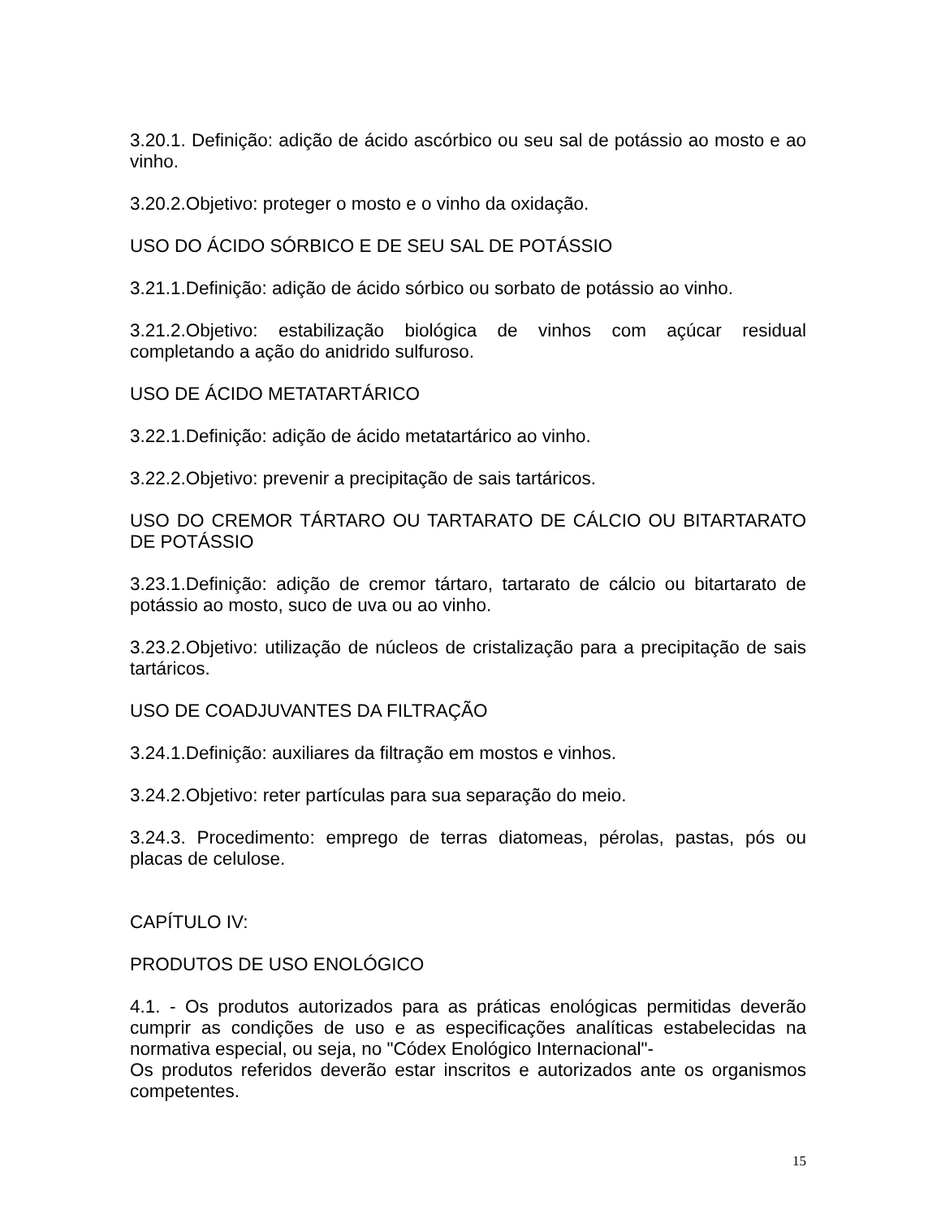3.20.1. Definição: adição de ácido ascórbico ou seu sal de potássio ao mosto e ao vinho.
3.20.2.Objetivo: proteger o mosto e o vinho da oxidação.
USO DO ÁCIDO SÓRBICO E DE SEU SAL DE POTÁSSIO
3.21.1.Definição: adição de ácido sórbico ou sorbato de potássio ao vinho.
3.21.2.Objetivo: estabilização biológica de vinhos com açúcar residual completando a ação do anidrido sulfuroso.
USO DE ÁCIDO METATARTÁRICO
3.22.1.Definição: adição de ácido metatartárico ao vinho.
3.22.2.Objetivo: prevenir a precipitação de sais tartáricos.
USO DO CREMOR TÁRTARO OU TARTARATO DE CÁLCIO OU BITARTARATO DE POTÁSSIO
3.23.1.Definição: adição de cremor tártaro, tartarato de cálcio ou bitartarato de potássio ao mosto, suco de uva ou ao vinho.
3.23.2.Objetivo: utilização de núcleos de cristalização para a precipitação de sais tartáricos.
USO DE COADJUVANTES DA FILTRAÇÃO
3.24.1.Definição: auxiliares da filtração em mostos e vinhos.
3.24.2.Objetivo: reter partículas para sua separação do meio.
3.24.3. Procedimento: emprego de terras diatomeas, pérolas, pastas, pós ou placas de celulose.
CAPÍTULO IV:
PRODUTOS DE USO ENOLÓGICO
4.1. - Os produtos autorizados para as práticas enológicas permitidas deverão cumprir as condições de uso e as especificações analíticas estabelecidas na normativa especial, ou seja, no "Códex Enológico Internacional"-
Os produtos referidos deverão estar inscritos e autorizados ante os organismos competentes.
15